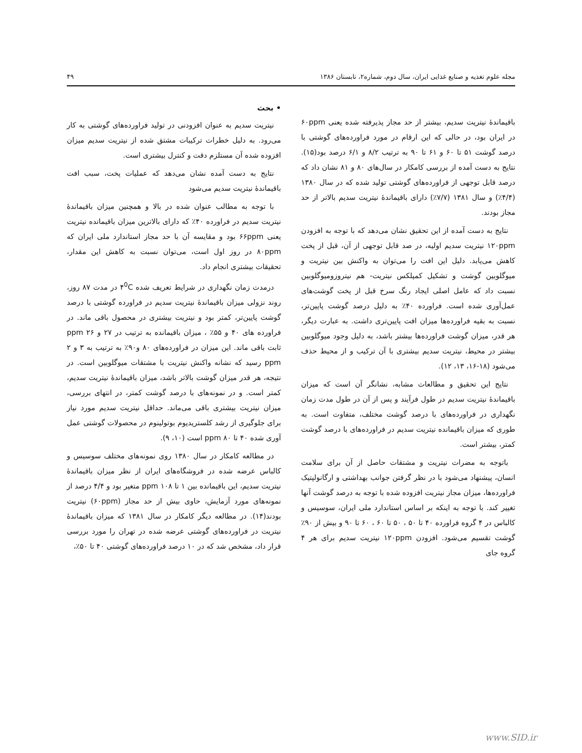مجله علوم تغذیه و صنایع غذایی ایران، سال دوم، شماره۲، تابستان ۱۳۸۶ ۴۹
• بحث
نیتریت سدیم به عنوان افزودنی در تولید فراورده‌های گوشتی به کار می‌رود. به دلیل خطرات ترکیبات مشتق شده از نیتریت سدیم میزان افزوده شده آن مستلزم دقت و کنترل بیشتری است.
نتایج به دست آمده نشان می‌دهد که عملیات پخت، سبب افت باقیماندۀ نیتریت سدیم می‌شود
با توجه به مطالب عنوان شده در بالا و همچنین میزان باقیماندۀ نیتریت سدیم در فراورده ۴۰٪ که دارای بالاترین میزان باقیمانده نیتریت یعنی ۶۶ppm بود و مقایسه آن با حد مجاز استاندارد ملی ایران که ۸۰ppm در روز اول است، می‌توان نسبت به کاهش این مقدار، تحقیقات بیشتری انجام داد.
درمدت زمان نگهداری در شرایط تعریف شده ۴<sup>0</sup>C در مدت ۸۷ روز، روند نزولی میزان باقیماندۀ نیتریت سدیم در فراورده گوشتی با درصد گوشت پایین‌تر، کمتر بود و نیتریت بیشتری در محصول باقی ماند. در فراورده های ۴۰ و ۵۵٪ ، میزان باقیمانده به ترتیب در ۲۷ و ۲۶ ppm ثابت باقی ماند. این میزان در فراورده‌های ۸۰ و۹۰٪ به ترتیب به ۳ و ۲ ppm رسید که نشانه واکنش نیتریت با مشتقات میوگلوبین است. در نتیجه، هر قدر میزان گوشت بالاتر باشد، میزان باقیماندۀ نیتریت سدیم، کمتر است. و در نمونه‌های با درصد گوشت کمتر، در انتهای بررسی، میزان نیتریت بیشتری باقی می‌ماند. حداقل نیتریت سدیم مورد نیاز برای جلوگیری از رشد کلستریدیوم بوتولینوم در محصولات گوشتی عمل آوری شده ۴۰ تا ۸۰ ppm است (۱۰، ۹).
در مطالعه کامکار در سال ۱۳۸۰ روی نمونه‌های مختلف سوسیس و کالباس عرضه شده در فروشگاه‌های ایران از نظر میزان باقیماندۀ نیتریت سدیم، این باقیمانده بین ۱ تا ۱۰۸ ppm متغیر بود و ۴/۴ درصد از نمونه‌های مورد آزمایش، حاوی بیش از حد مجاز (۶۰ppm) نیتریت بودند(۱۴). در مطالعه دیگر کامکار در سال ۱۳۸۱ که میزان باقیماندۀ نیتریت در فراورده‌های گوشتی عرضه شده در تهران را مورد بررسی قرار داد، مشخص شد که در ۱۰ درصد فراورده‌های گوشتی ۴۰ تا ۵۰٪،
باقیماندۀ نیتریت سدیم، بیشتر از حد مجاز پذیرفته شده یعنی ۶۰ppm در ایران بود، در حالی که این ارقام در مورد فراورده‌های گوشتی با درصد گوشت ۵۱ تا ۶۰ و ۶۱ تا ۹۰ به ترتیب ۸/۲ و ۶/۱ درصد بود(۱۵). نتایج به دست آمده از بررسی کامکار در سال‌های ۸۰ و ۸۱ نشان داد که درصد قابل توجهی از فراورده‌های گوشتی تولید شده که در سال ۱۳۸۰ (۴/۴٪) و سال ۱۳۸۱ (۷/۷٪) دارای باقیماندۀ نیتریت سدیم بالاتر از حد مجاز بودند.
نتایج به دست آمده از این تحقیق نشان می‌دهد که با توجه به افزودن ۱۲۰ppm نیتریت سدیم اولیه، در صد قابل توجهی از آن، قبل از پخت کاهش می‌یابد. دلیل این افت را می‌توان به واکنش بین نیتریت و میوگلوبین گوشت و تشکیل کمپلکس نیتریت- هم نیتروزومیوگلوبین نسبت داد که عامل اصلی ایجاد رنگ سرخ قبل از پخت گوشت‌های عمل‌آوری شده است. فراورده ۴۰٪ به دلیل درصد گوشت پایین‌تر، نسبت به بقیه فراورده‌ها میزان افت پایین‌تری داشت. به عبارت دیگر، هر قدر، میزان گوشت فراورده‌ها بیشتر باشد، به دلیل وجود میوگلوبین بیشتر در محیط، نیتریت سدیم بیشتری با آن ترکیب و از محیط حذف می‌شود (۱۸-۱۶، ۱۳، ۱۲).
نتایج این تحقیق و مطالعات مشابه، نشانگر آن است که میزان باقیماندۀ نیتریت سدیم در طول فرآیند و پس از آن در طول مدت زمان نگهداری در فراورده‌های با درصد گوشت مختلف، متفاوت است. به طوری که میزان باقیمانده نیتریت سدیم در فراورده‌های با درصد گوشت کمتر، بیشتر است.
باتوجه به مضرات نیتریت و مشتقات حاصل از آن برای سلامت انسان، پیشنهاد می‌شود با در نظر گرفتن جوانب بهداشتی و ارگانولپتیک فراورده‌ها، میزان مجاز نیتریت افزوده شده با توجه به درصد گوشت آنها تغییر کند. با توجه به اینکه بر اساس استاندارد ملی ایران، سوسیس و کالباس در ۴ گروه فراورده ۴۰ تا ۵۰ ، ۵۰ تا ۶۰ ، ۶۰ تا ۹۰ و بیش از ۹۰٪ گوشت تقسیم می‌شود. افزودن ۱۲۰ppm نیتریت سدیم برای هر ۴ گروه جای
www.SID.ir